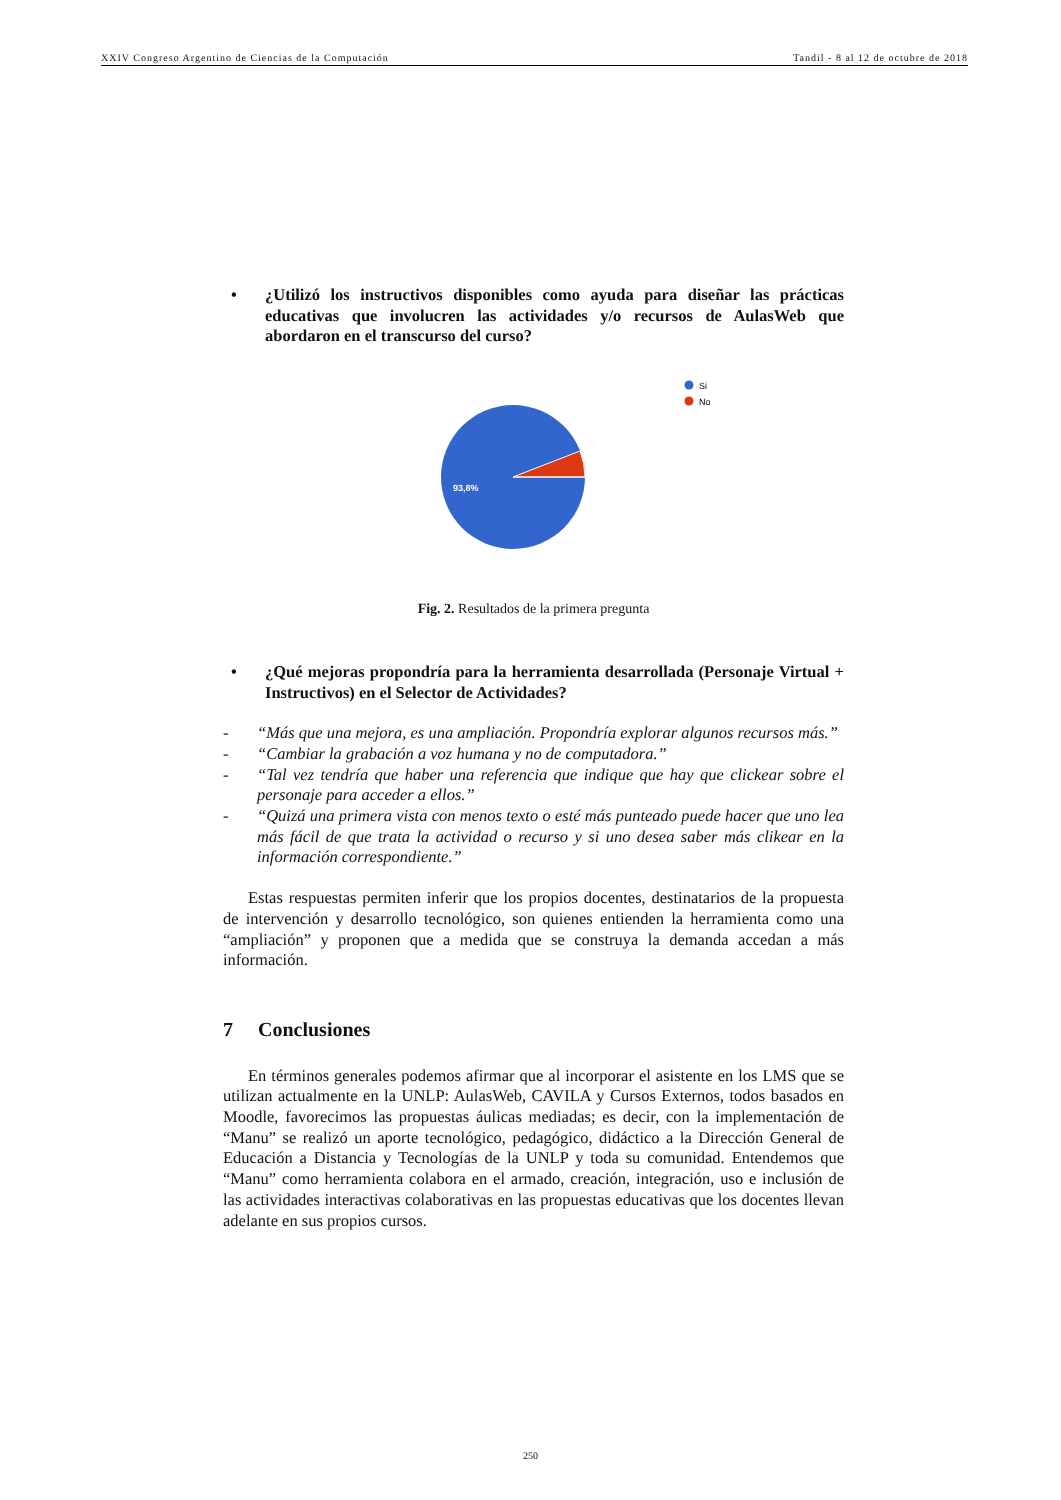XXIV Congreso Argentino de Ciencias de la Computación Tandil - 8 al 12 de octubre de 2018
• ¿Utilizó los instructivos disponibles como ayuda para diseñar las prácticas educativas que involucren las actividades y/o recursos de AulasWeb que abordaron en el transcurso del curso?
93,8%
Si
No
Fig. 2. Resultados de la primera pregunta
• ¿Qué mejoras propondría para la herramienta desarrollada (Personaje Virtual + Instructivos) en el Selector de Actividades?
- “Más que una mejora, es una ampliación. Propondría explorar algunos recursos más.”
- “Cambiar la grabación a voz humana y no de computadora.”
- “Tal vez tendría que haber una referencia que indique que hay que clickear sobre el personaje para acceder a ellos.”
- “Quizá una primera vista con menos texto o esté más punteado puede hacer que uno lea más fácil de que trata la actividad o recurso y si uno desea saber más clikear en la información correspondiente.”
Estas respuestas permiten inferir que los propios docentes, destinatarios de la propuesta de intervención y desarrollo tecnológico, son quienes entienden la herramienta como una “ampliación” y proponen que a medida que se construya la demanda accedan a más información.
7 Conclusiones
En términos generales podemos afirmar que al incorporar el asistente en los LMS que se utilizan actualmente en la UNLP: AulasWeb, CAVILA y Cursos Externos, todos basados en Moodle, favorecimos las propuestas áulicas mediadas; es decir, con la implementación de “Manu” se realizó un aporte tecnológico, pedagógico, didáctico a la Dirección General de Educación a Distancia y Tecnologías de la UNLP y toda su comunidad. Entendemos que “Manu” como herramienta colabora en el armado, creación, integración, uso e inclusión de las actividades interactivas colaborativas en las propuestas educativas que los docentes llevan adelante en sus propios cursos.
250